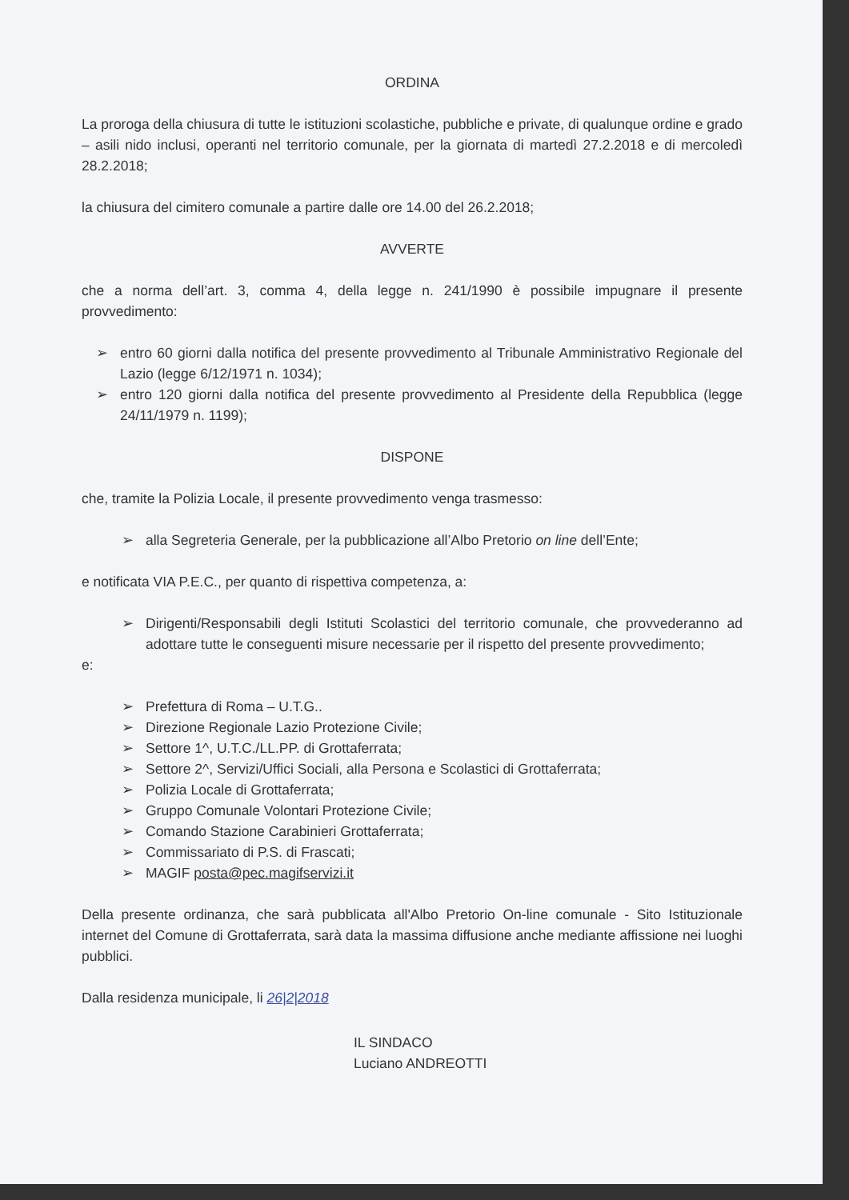ORDINA
La proroga della chiusura di tutte le istituzioni scolastiche, pubbliche e private, di qualunque ordine e grado – asili nido inclusi, operanti nel territorio comunale, per la giornata di martedì 27.2.2018 e di mercoledì 28.2.2018;
la chiusura del cimitero comunale a partire dalle ore 14.00 del 26.2.2018;
AVVERTE
che a norma dell’art. 3, comma 4, della legge n. 241/1990 è possibile impugnare il presente provvedimento:
➢ entro 60 giorni dalla notifica del presente provvedimento al Tribunale Amministrativo Regionale del Lazio (legge 6/12/1971 n. 1034);
➢ entro 120 giorni dalla notifica del presente provvedimento al Presidente della Repubblica (legge 24/11/1979 n. 1199);
DISPONE
che, tramite la Polizia Locale, il presente provvedimento venga trasmesso:
➢ alla Segreteria Generale, per la pubblicazione all’Albo Pretorio on line dell’Ente;
e notificata VIA P.E.C., per quanto di rispettiva competenza, a:
➢ Dirigenti/Responsabili degli Istituti Scolastici del territorio comunale, che provvederanno ad adottare tutte le conseguenti misure necessarie per il rispetto del presente provvedimento;
e:
➢ Prefettura di Roma – U.T.G..
➢ Direzione Regionale Lazio Protezione Civile;
➢ Settore 1^, U.T.C./LL.PP. di Grottaferrata;
➢ Settore 2^, Servizi/Uffici Sociali, alla Persona e Scolastici di Grottaferrata;
➢ Polizia Locale di Grottaferrata;
➢ Gruppo Comunale Volontari Protezione Civile;
➢ Comando Stazione Carabinieri Grottaferrata;
➢ Commissariato di P.S. di Frascati;
➢ MAGIF posta@pec.magifservizi.it
Della presente ordinanza, che sarà pubblicata all'Albo Pretorio On-line comunale - Sito Istituzionale internet del Comune di Grottaferrata, sarà data la massima diffusione anche mediante affissione nei luoghi pubblici.
Dalla residenza municipale, li 26|2|2018
IL SINDACO
Luciano ANDREOTTI